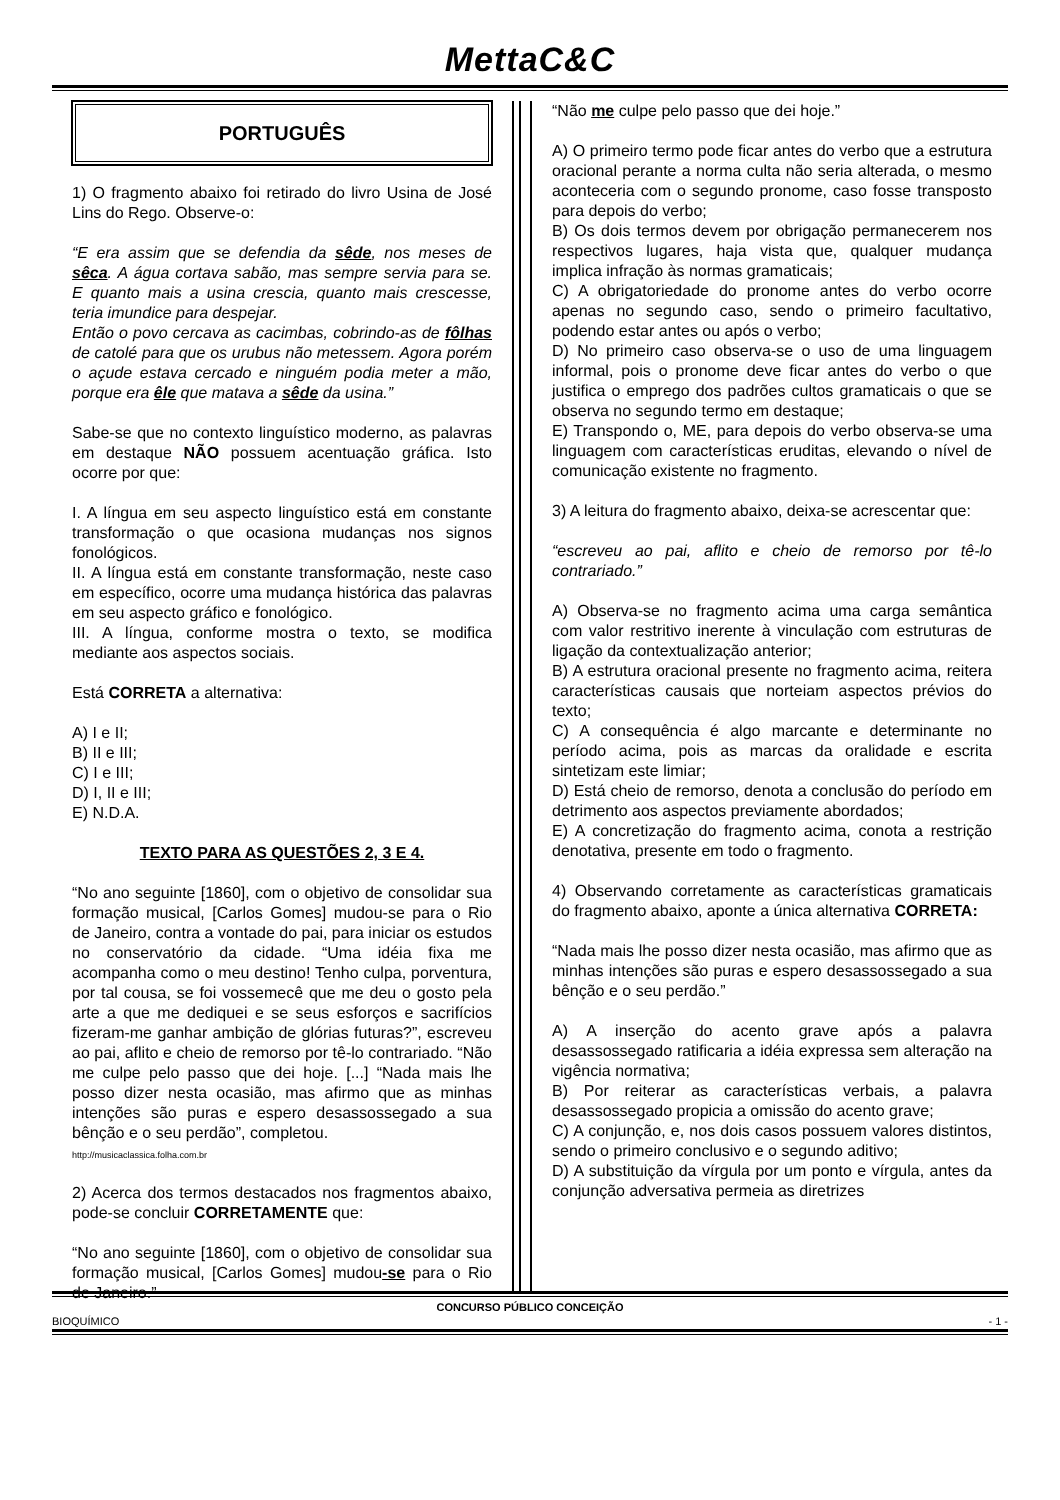MettaC&C
PORTUGUÊS
1) O fragmento abaixo foi retirado do livro Usina de José Lins do Rego. Observe-o:
“E era assim que se defendia da sêde, nos meses de sêca. A água cortava sabão, mas sempre servia para se. E quanto mais a usina crescia, quanto mais crescesse, teria imundice para despejar.
Então o povo cercava as cacimbas, cobrindo-as de fôlhas de catolé para que os urubus não metessem. Agora porém o açude estava cercado e ninguém podia meter a mão, porque era êle que matava a sêde da usina.”
Sabe-se que no contexto linguístico moderno, as palavras em destaque NÃO possuem acentuação gráfica. Isto ocorre por que:
I. A língua em seu aspecto linguístico está em constante transformação o que ocasiona mudanças nos signos fonológicos.
II. A língua está em constante transformação, neste caso em específico, ocorre uma mudança histórica das palavras em seu aspecto gráfico e fonológico.
III. A língua, conforme mostra o texto, se modifica mediante aos aspectos sociais.
Está CORRETA a alternativa:
A) I e II;
B) II e III;
C) I e III;
D) I, II e III;
E) N.D.A.
TEXTO PARA AS QUESTÕES 2, 3 E 4.
“No ano seguinte [1860], com o objetivo de consolidar sua formação musical, [Carlos Gomes] mudou-se para o Rio de Janeiro, contra a vontade do pai, para iniciar os estudos no conservatório da cidade. “Uma idéia fixa me acompanha como o meu destino! Tenho culpa, porventura, por tal cousa, se foi vossemecê que me deu o gosto pela arte a que me dediquei e se seus esforços e sacrifícios fizeram-me ganhar ambição de glórias futuras?”, escreveu ao pai, aflito e cheio de remorso por tê-lo contrariado. “Não me culpe pelo passo que dei hoje. [...] “Nada mais lhe posso dizer nesta ocasião, mas afirmo que as minhas intenções são puras e espero desassossegado a sua bênção e o seu perdão”, completou.
http://musicaclassica.folha.com.br
2) Acerca dos termos destacados nos fragmentos abaixo, pode-se concluir CORRETAMENTE que:
“No ano seguinte [1860], com o objetivo de consolidar sua formação musical, [Carlos Gomes] mudou-se para o Rio de Janeiro.”
“Não me culpe pelo passo que dei hoje.”
A) O primeiro termo pode ficar antes do verbo que a estrutura oracional perante a norma culta não seria alterada, o mesmo aconteceria com o segundo pronome, caso fosse transposto para depois do verbo;
B) Os dois termos devem por obrigação permanecerem nos respectivos lugares, haja vista que, qualquer mudança implica infração às normas gramaticais;
C) A obrigatoriedade do pronome antes do verbo ocorre apenas no segundo caso, sendo o primeiro facultativo, podendo estar antes ou após o verbo;
D) No primeiro caso observa-se o uso de uma linguagem informal, pois o pronome deve ficar antes do verbo o que justifica o emprego dos padrões cultos gramaticais o que se observa no segundo termo em destaque;
E) Transpondo o, ME, para depois do verbo observa-se uma linguagem com características eruditas, elevando o nível de comunicação existente no fragmento.
3) A leitura do fragmento abaixo, deixa-se acrescentar que:
“escreveu ao pai, aflito e cheio de remorso por tê-lo contrariado.”
A) Observa-se no fragmento acima uma carga semântica com valor restritivo inerente à vinculação com estruturas de ligação da contextualização anterior;
B) A estrutura oracional presente no fragmento acima, reitera características causais que norteiam aspectos prévios do texto;
C) A consequência é algo marcante e determinante no período acima, pois as marcas da oralidade e escrita sintetizam este limiar;
D) Está cheio de remorso, denota a conclusão do período em detrimento aos aspectos previamente abordados;
E) A concretização do fragmento acima, conota a restrição denotativa, presente em todo o fragmento.
4) Observando corretamente as características gramaticais do fragmento abaixo, aponte a única alternativa CORRETA:
“Nada mais lhe posso dizer nesta ocasião, mas afirmo que as minhas intenções são puras e espero desassossegado a sua bênção e o seu perdão.”
A) A inserção do acento grave após a palavra desassossegado ratificaria a idéia expressa sem alteração na vigência normativa;
B) Por reiterar as características verbais, a palavra desassossegado propicia a omissão do acento grave;
C) A conjunção, e, nos dois casos possuem valores distintos, sendo o primeiro conclusivo e o segundo aditivo;
D) A substituição da vírgula por um ponto e vírgula, antes da conjunção adversativa permeia as diretrizes
CONCURSO PÚBLICO CONCEIÇÃO
BIOQUÍMICO - 1 -